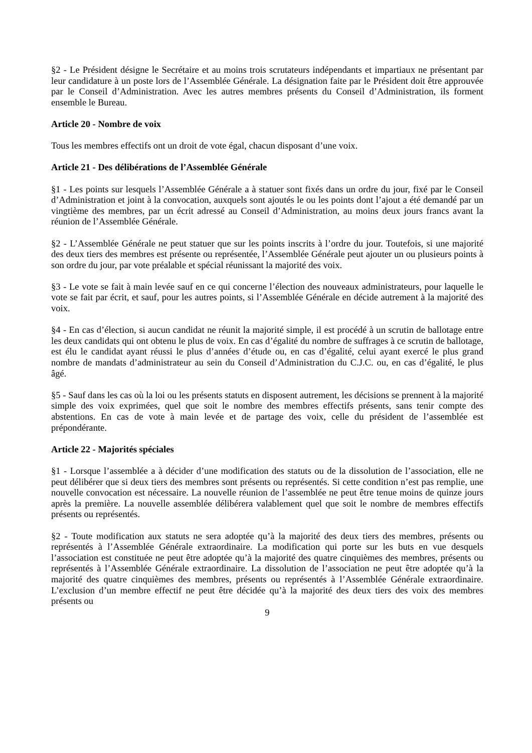§2 - Le Président désigne le Secrétaire et au moins trois scrutateurs indépendants et impartiaux ne présentant par leur candidature à un poste lors de l’Assemblée Générale. La désignation faite par le Président doit être approuvée par le Conseil d’Administration. Avec les autres membres présents du Conseil d’Administration, ils forment ensemble le Bureau.
Article 20 - Nombre de voix
Tous les membres effectifs ont un droit de vote égal, chacun disposant d’une voix.
Article 21 - Des délibérations de l’Assemblée Générale
§1 - Les points sur lesquels l’Assemblée Générale a à statuer sont fixés dans un ordre du jour, fixé par le Conseil d’Administration et joint à la convocation, auxquels sont ajoutés le ou les points dont l’ajout a été demandé par un vingtième des membres, par un écrit adressé au Conseil d’Administration, au moins deux jours francs avant la réunion de l’Assemblée Générale.
§2 - L’Assemblée Générale ne peut statuer que sur les points inscrits à l’ordre du jour. Toutefois, si une majorité des deux tiers des membres est présente ou représentée, l’Assemblée Générale peut ajouter un ou plusieurs points à son ordre du jour, par vote préalable et spécial réunissant la majorité des voix.
§3 - Le vote se fait à main levée sauf en ce qui concerne l’élection des nouveaux administrateurs, pour laquelle le vote se fait par écrit, et sauf, pour les autres points, si l’Assemblée Générale en décide autrement à la majorité des voix.
§4 - En cas d’élection, si aucun candidat ne réunit la majorité simple, il est procédé à un scrutin de ballotage entre les deux candidats qui ont obtenu le plus de voix. En cas d’égalité du nombre de suffrages à ce scrutin de ballotage, est élu le candidat ayant réussi le plus d’années d’étude ou, en cas d’égalité, celui ayant exercé le plus grand nombre de mandats d’administrateur au sein du Conseil d’Administration du C.J.C. ou, en cas d’égalité, le plus âgé.
§5 - Sauf dans les cas où la loi ou les présents statuts en disposent autrement, les décisions se prennent à la majorité simple des voix exprimées, quel que soit le nombre des membres effectifs présents, sans tenir compte des abstentions. En cas de vote à main levée et de partage des voix, celle du président de l’assemblée est prépondérante.
Article 22 - Majorités spéciales
§1 - Lorsque l’assemblée a à décider d’une modification des statuts ou de la dissolution de l’association, elle ne peut délibérer que si deux tiers des membres sont présents ou représentés. Si cette condition n’est pas remplie, une nouvelle convocation est nécessaire. La nouvelle réunion de l’assemblée ne peut être tenue moins de quinze jours après la première. La nouvelle assemblée délibérera valablement quel que soit le nombre de membres effectifs présents ou représentés.
§2 - Toute modification aux statuts ne sera adoptée qu’à la majorité des deux tiers des membres, présents ou représentés à l’Assemblée Générale extraordinaire. La modification qui porte sur les buts en vue desquels l’association est constituée ne peut être adoptée qu’à la majorité des quatre cinquièmes des membres, présents ou représentés à l’Assemblée Générale extraordinaire. La dissolution de l’association ne peut être adoptée qu’à la majorité des quatre cinquièmes des membres, présents ou représentés à l’Assemblée Générale extraordinaire. L’exclusion d’un membre effectif ne peut être décidée qu’à la majorité des deux tiers des voix des membres présents ou
9